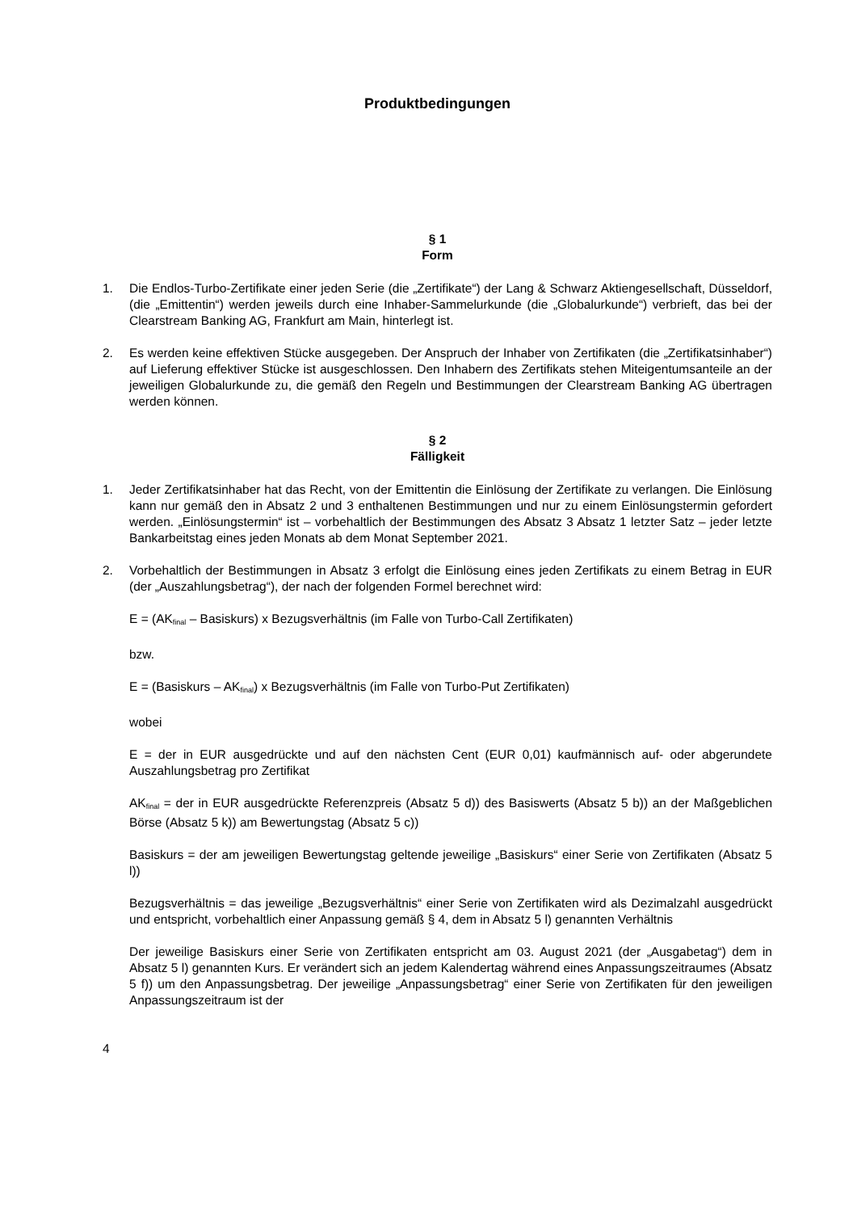Produktbedingungen
§ 1
Form
1. Die Endlos-Turbo-Zertifikate einer jeden Serie (die „Zertifikate“) der Lang & Schwarz Aktiengesellschaft, Düsseldorf, (die „Emittentin“) werden jeweils durch eine Inhaber-Sammelurkunde (die „Globalurkunde“) verbrieft, das bei der Clearstream Banking AG, Frankfurt am Main, hinterlegt ist.
2. Es werden keine effektiven Stücke ausgegeben. Der Anspruch der Inhaber von Zertifikaten (die „Zertifikatsinhaber“) auf Lieferung effektiver Stücke ist ausgeschlossen. Den Inhabern des Zertifikats stehen Miteigentumsanteile an der jeweiligen Globalurkunde zu, die gemäß den Regeln und Bestimmungen der Clearstream Banking AG übertragen werden können.
§ 2
Fälligkeit
1. Jeder Zertifikatsinhaber hat das Recht, von der Emittentin die Einlösung der Zertifikate zu verlangen. Die Einlösung kann nur gemäß den in Absatz 2 und 3 enthaltenen Bestimmungen und nur zu einem Einlösungstermin gefordert werden. „Einlösungstermin“ ist – vorbehaltlich der Bestimmungen des Absatz 3 Absatz 1 letzter Satz – jeder letzte Bankarbeitstag eines jeden Monats ab dem Monat September 2021.
2. Vorbehaltlich der Bestimmungen in Absatz 3 erfolgt die Einlösung eines jeden Zertifikats zu einem Betrag in EUR (der „Auszahlungsbetrag“), der nach der folgenden Formel berechnet wird:
E = (AK<sub>final</sub> – Basiskurs) x Bezugsverhältnis (im Falle von Turbo-Call Zertifikaten)
bzw.
E = (Basiskurs – AK<sub>final</sub>) x Bezugsverhältnis (im Falle von Turbo-Put Zertifikaten)
wobei
E = der in EUR ausgedrückte und auf den nächsten Cent (EUR 0,01) kaufmännisch auf- oder abgerundete Auszahlungsbetrag pro Zertifikat
AK<sub>final</sub> = der in EUR ausgedrückte Referenzpreis (Absatz 5 d)) des Basiswerts (Absatz 5 b)) an der Maßgeblichen Börse (Absatz 5 k)) am Bewertungstag (Absatz 5 c))
Basiskurs = der am jeweiligen Bewertungstag geltende jeweilige „Basiskurs“ einer Serie von Zertifikaten (Absatz 5 l))
Bezugsverhältnis = das jeweilige „Bezugsverhältnis“ einer Serie von Zertifikaten wird als Dezimalzahl ausgedrückt und entspricht, vorbehaltlich einer Anpassung gemäß § 4, dem in Absatz 5 l) genannten Verhältnis
Der jeweilige Basiskurs einer Serie von Zertifikaten entspricht am 03. August 2021 (der „Ausgabetag“) dem in Absatz 5 l) genannten Kurs. Er verändert sich an jedem Kalendertag während eines Anpassungszeitraumes (Absatz 5 f)) um den Anpassungsbetrag. Der jeweilige „Anpassungsbetrag“ einer Serie von Zertifikaten für den jeweiligen Anpassungszeitraum ist der
4